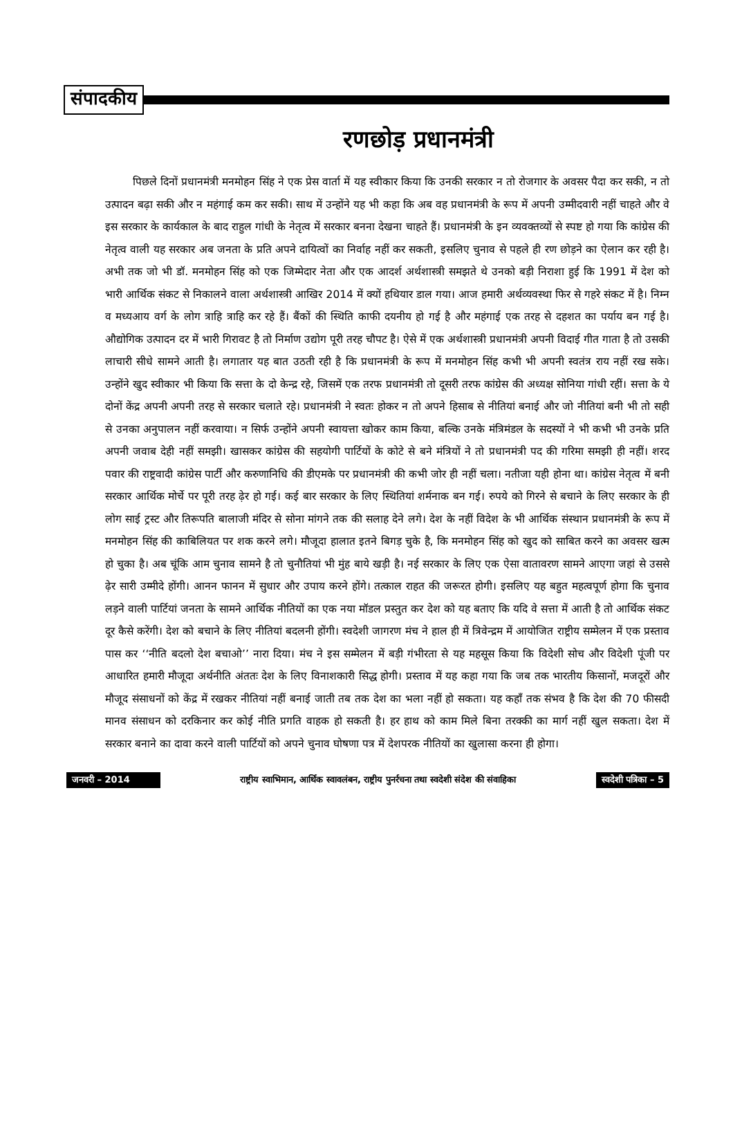संपादकीय
रणछोड़ प्रधानमंत्री
पिछले दिनों प्रधानमंत्री मनमोहन सिंह ने एक प्रेस वार्ता में यह स्वीकार किया कि उनकी सरकार न तो रोजगार के अवसर पैदा कर सकी, न तो उत्पादन बढ़ा सकी और न महंगाई कम कर सकी। साथ में उन्होंने यह भी कहा कि अब वह प्रधानमंत्री के रूप में अपनी उम्मीदवारी नहीं चाहते और वे इस सरकार के कार्यकाल के बाद राहुल गांधी के नेतृत्व में सरकार बनना देखना चाहते हैं। प्रधानमंत्री के इन व्यवक्तव्यों से स्पष्ट हो गया कि कांग्रेस की नेतृत्व वाली यह सरकार अब जनता के प्रति अपने दायित्वों का निर्वाह नहीं कर सकती, इसलिए चुनाव से पहले ही रण छोड़ने का ऐलान कर रही है। अभी तक जो भी डॉ. मनमोहन सिंह को एक जिम्मेदार नेता और एक आदर्श अर्थशास्त्री समझते थे उनको बड़ी निराशा हुई कि 1991 में देश को भारी आर्थिक संकट से निकालने वाला अर्थशास्त्री आखिर 2014 में क्यों हथियार डाल गया। आज हमारी अर्थव्यवस्था फिर से गहरे संकट में है। निम्न व मध्यआय वर्ग के लोग त्राहि त्राहि कर रहे हैं। बैंकों की स्थिति काफी दयनीय हो गई है और महंगाई एक तरह से दहशत का पर्याय बन गई है। औद्योगिक उत्पादन दर में भारी गिरावट है तो निर्माण उद्योग पूरी तरह चौपट है। ऐसे में एक अर्थशास्त्री प्रधानमंत्री अपनी विदाई गीत गाता है तो उसकी लाचारी सीधे सामने आती है। लगातार यह बात उठती रही है कि प्रधानमंत्री के रूप में मनमोहन सिंह कभी भी अपनी स्वतंत्र राय नहीं रख सके। उन्होंने खुद स्वीकार भी किया कि सत्ता के दो केन्द्र रहे, जिसमें एक तरफ प्रधानमंत्री तो दूसरी तरफ कांग्रेस की अध्यक्ष सोनिया गांधी रहीं। सत्ता के ये दोनों केंद्र अपनी अपनी तरह से सरकार चलाते रहे। प्रधानमंत्री ने स्वतः होकर न तो अपने हिसाब से नीतियां बनाई और जो नीतियां बनी भी तो सही से उनका अनुपालन नहीं करवाया। न सिर्फ उन्होंने अपनी स्वायत्ता खोकर काम किया, बल्कि उनके मंत्रिमंडल के सदस्यों ने भी कभी भी उनके प्रति अपनी जवाब देही नहीं समझी। खासकर कांग्रेस की सहयोगी पार्टियों के कोटे से बने मंत्रियों ने तो प्रधानमंत्री पद की गरिमा समझी ही नहीं। शरद पवार की राष्ट्रवादी कांग्रेस पार्टी और करुणानिधि की डीएमके पर प्रधानमंत्री की कभी जोर ही नहीं चला। नतीजा यही होना था। कांग्रेस नेतृत्व में बनी सरकार आर्थिक मोर्चे पर पूरी तरह ढ़ेर हो गई। कई बार सरकार के लिए स्थितियां शर्मनाक बन गई। रुपये को गिरने से बचाने के लिए सरकार के ही लोग साई ट्रस्ट और तिरूपति बालाजी मंदिर से सोना मांगने तक की सलाह देने लगे। देश के नहीं विदेश के भी आर्थिक संस्थान प्रधानमंत्री के रूप में मनमोहन सिंह की काबिलियत पर शक करने लगे। मौजूदा हालात इतने बिगड़ चुके है, कि मनमोहन सिंह को खुद को साबित करने का अवसर खत्म हो चुका है। अब चूंकि आम चुनाव सामने है तो चुनौतियां भी मुंह बाये खड़ी है। नई सरकार के लिए एक ऐसा वातावरण सामने आएगा जहां से उससे ढ़ेर सारी उम्मीदे होंगी। आनन फानन में सुधार और उपाय करने होंगे। तत्काल राहत की जरूरत होगी। इसलिए यह बहुत महत्वपूर्ण होगा कि चुनाव लड़ने वाली पार्टियां जनता के सामने आर्थिक नीतियों का एक नया मॉडल प्रस्तुत कर देश को यह बताए कि यदि वे सत्ता में आती है तो आर्थिक संकट दूर कैसे करेंगी। देश को बचाने के लिए नीतियां बदलनी होंगी। स्वदेशी जागरण मंच ने हाल ही में त्रिवेन्द्रम में आयोजित राष्ट्रीय सम्मेलन में एक प्रस्ताव पास कर ‘‘नीति बदलो देश बचाओ’’ नारा दिया। मंच ने इस सम्मेलन में बड़ी गंभीरता से यह महसूस किया कि विदेशी सोच और विदेशी पूंजी पर आधारित हमारी मौजूदा अर्थनीति अंततः देश के लिए विनाशकारी सिद्ध होगी। प्रस्ताव में यह कहा गया कि जब तक भारतीय किसानों, मजदूरों और मौजूद संसाधनों को केंद्र में रखकर नीतियां नहीं बनाई जाती तब तक देश का भला नहीं हो सकता। यह कहाँ तक संभव है कि देश की 70 फीसदी मानव संसाधन को दरकिनार कर कोई नीति प्रगति वाहक हो सकती है। हर हाथ को काम मिले बिना तरक्की का मार्ग नहीं खुल सकता। देश में सरकार बनाने का दावा करने वाली पार्टियों को अपने चुनाव घोषणा पत्र में देशपरक नीतियों का खुलासा करना ही होगा।
जनवरी – 2014 राष्ट्रीय स्वाभिमान, आर्थिक स्वावलंबन, राष्ट्रीय पुनर्रचना तथा स्वदेशी संदेश की संवाहिका स्वदेशी पत्रिका – 5